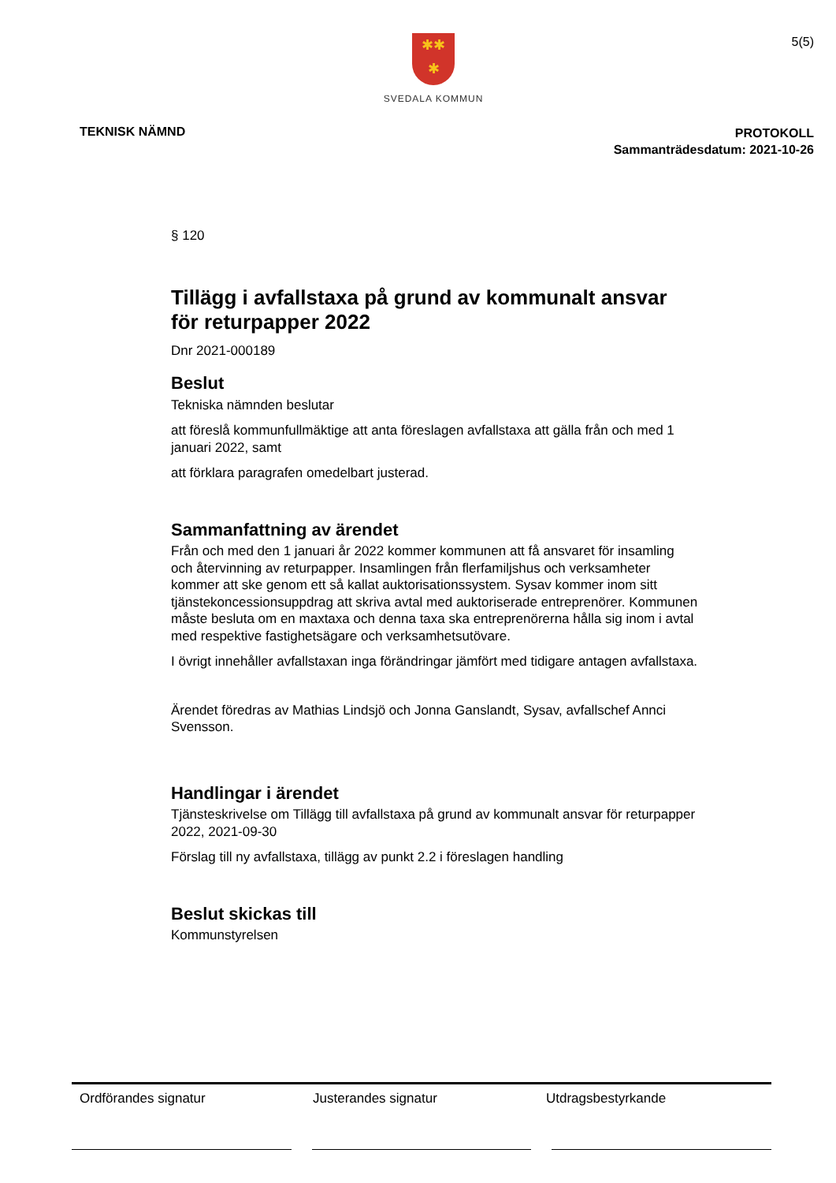✱✱
✱
SVEDALA KOMMUN
5(5)
TEKNISK NÄMND
PROTOKOLL
Sammanträdesdatum: 2021-10-26
§ 120
Tillägg i avfallstaxa på grund av kommunalt ansvar för returpapper 2022
Dnr 2021-000189
Beslut
Tekniska nämnden beslutar
att föreslå kommunfullmäktige att anta föreslagen avfallstaxa att gälla från och med 1 januari 2022, samt
att förklara paragrafen omedelbart justerad.
Sammanfattning av ärendet
Från och med den 1 januari år 2022 kommer kommunen att få ansvaret för insamling och återvinning av returpapper. Insamlingen från flerfamiljshus och verksamheter kommer att ske genom ett så kallat auktorisationssystem. Sysav kommer inom sitt tjänstekoncessionsuppdrag att skriva avtal med auktoriserade entreprenörer. Kommunen måste besluta om en maxtaxa och denna taxa ska entreprenörerna hålla sig inom i avtal med respektive fastighetsägare och verksamhetsutövare.
I övrigt innehåller avfallstaxan inga förändringar jämfört med tidigare antagen avfallstaxa.
Ärendet föredras av Mathias Lindsjö och Jonna Ganslandt, Sysav, avfallschef Annci Svensson.
Handlingar i ärendet
Tjänsteskrivelse om Tillägg till avfallstaxa på grund av kommunalt ansvar för returpapper 2022, 2021-09-30
Förslag till ny avfallstaxa, tillägg av punkt 2.2 i föreslagen handling
Beslut skickas till
Kommunstyrelsen
Ordförandes signatur Justerandes signatur Utdragsbestyrkande